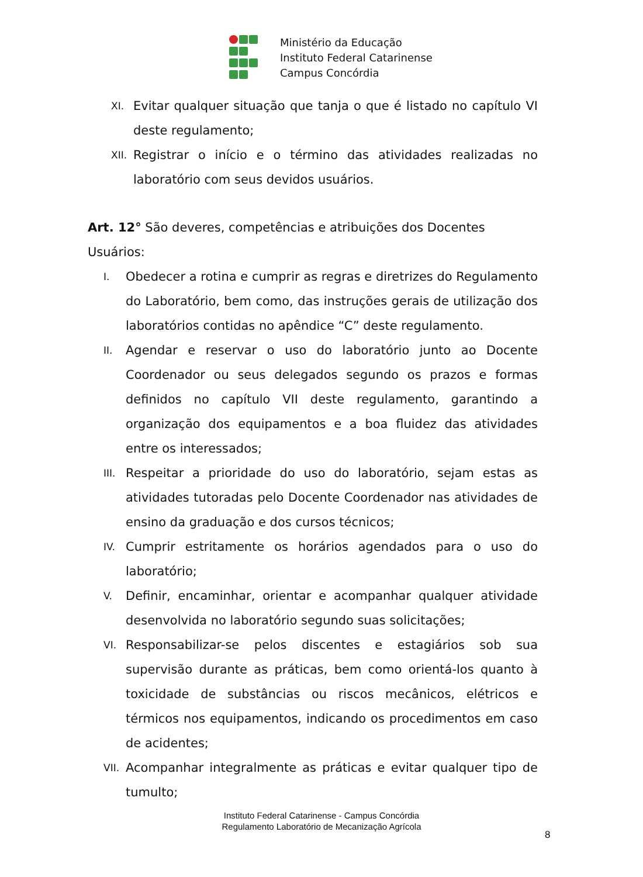Ministério da Educação
Instituto Federal Catarinense
Campus Concórdia
XI. Evitar qualquer situação que tanja o que é listado no capítulo VI deste regulamento;
XII. Registrar o início e o término das atividades realizadas no laboratório com seus devidos usuários.
Art. 12° São deveres, competências e atribuições dos Docentes Usuários:
I. Obedecer a rotina e cumprir as regras e diretrizes do Regulamento do Laboratório, bem como, das instruções gerais de utilização dos laboratórios contidas no apêndice “C” deste regulamento.
II. Agendar e reservar o uso do laboratório junto ao Docente Coordenador ou seus delegados segundo os prazos e formas definidos no capítulo VII deste regulamento, garantindo a organização dos equipamentos e a boa fluidez das atividades entre os interessados;
III. Respeitar a prioridade do uso do laboratório, sejam estas as atividades tutoradas pelo Docente Coordenador nas atividades de ensino da graduação e dos cursos técnicos;
IV. Cumprir estritamente os horários agendados para o uso do laboratório;
V. Definir, encaminhar, orientar e acompanhar qualquer atividade desenvolvida no laboratório segundo suas solicitações;
VI. Responsabilizar-se pelos discentes e estagiários sob sua supervisão durante as práticas, bem como orientá-los quanto à toxicidade de substâncias ou riscos mecânicos, elétricos e térmicos nos equipamentos, indicando os procedimentos em caso de acidentes;
VII. Acompanhar integralmente as práticas e evitar qualquer tipo de tumulto;
Instituto Federal Catarinense - Campus Concórdia
Regulamento Laboratório de Mecanização Agrícola
8